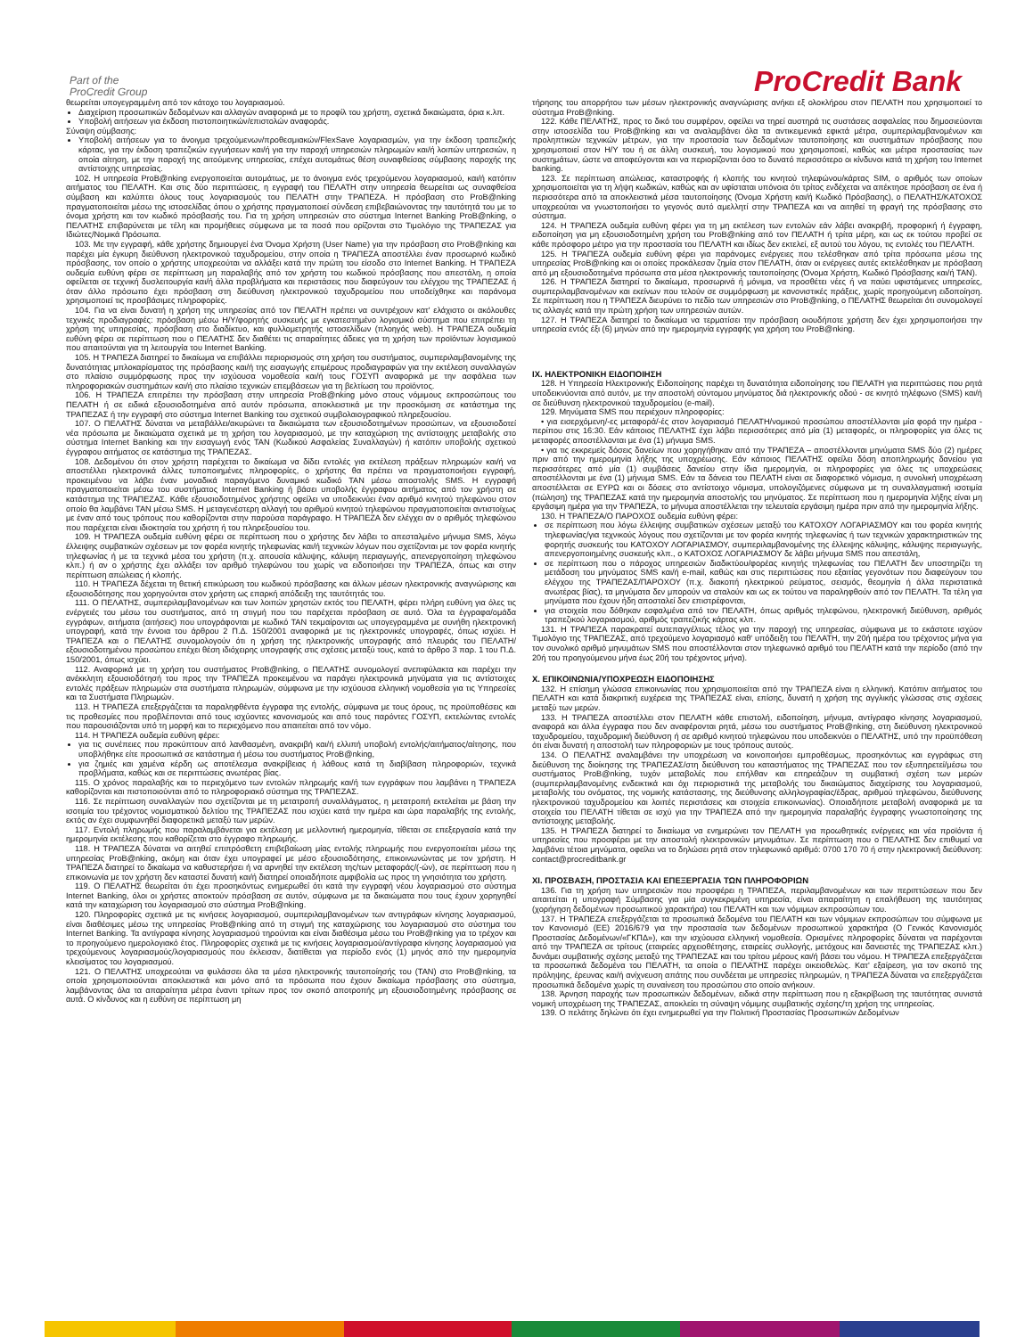Part of the
ProCredit Group
ProCredit Bank
θεωρείται υπογεγραμμένη από τον κάτοχο του λογαριασμού.
Διαχείριση προσωπικών δεδομένων και αλλαγών αναφορικά με το προφίλ του χρήστη, σχετικά δικαιώματα, όρια κ.λπ.
Υποβολή αιτήσεων για έκδοση πιστοποιητικών/επιστολών αναφοράς.
Σύναψη σύμβασης:
Υποβολή αιτήσεων για το άνοιγμα τρεχούμενων/προθεσμιακών/FlexSave λογαριασμών, για την έκδοση τραπεζικής κάρτας, για την έκδοση τραπεζικών εγγυήσεων και/ή για την παροχή υπηρεσιών πληρωμών και/ή λοιπών υπηρεσιών, η οποία αίτηση, με την παροχή της αιτούμενης υπηρεσίας, επέχει αυτομάτως θέση συναφθείσας σύμβασης παροχής της αντίστοιχης υπηρεσίας.
102. Η υπηρεσία ProB@nking ενεργοποιείται αυτομάτως, με το άνοιγμα ενός τρεχούμενου λογαριασμού, και/ή κατόπιν αιτήματος του ΠΕΛΑΤΗ. Και στις δύο περιπτώσεις, η εγγραφή του ΠΕΛΑΤΗ στην υπηρεσία θεωρείται ως συναφθείσα σύμβαση και καλύπτει όλους τους λογαριασμούς του ΠΕΛΑΤΗ στην ΤΡΑΠΕΖΑ. Η πρόσβαση στο ProB@nking πραγματοποιείται μέσω της ιστοσελίδας όπου ο χρήστης πραγματοποιεί σύνδεση επιβεβαιώνοντας την ταυτότητά του με το όνομα χρήστη και τον κωδικό πρόσβασής του. Για τη χρήση υπηρεσιών στο σύστημα Internet Banking ProB@nking, ο ΠΕΛΑΤΗΣ επιβαρύνεται με τέλη και προμήθειες σύμφωνα με τα ποσά που ορίζονται στο Τιμολόγιο της ΤΡΑΠΕΖΑΣ για Ιδιώτες/Νομικά Πρόσωπα.
103. Με την εγγραφή, κάθε χρήστης δημιουργεί ένα Όνομα Χρήστη (User Name) για την πρόσβαση στο ProB@nking και παρέχει μία έγκυρη διεύθυνση ηλεκτρονικού ταχυδρομείου, στην οποία η ΤΡΑΠΕΖΑ αποστέλλει έναν προσωρινό κωδικό πρόσβασης, τον οποίο ο χρήστης υποχρεούται να αλλάξει κατά την πρώτη του είσοδο στο Internet Banking. Η ΤΡΑΠΕΖΑ ουδεμία ευθύνη φέρει σε περίπτωση μη παραλαβής από τον χρήστη του κωδικού πρόσβασης που απεστάλη, η οποία οφείλεται σε τεχνική δυσλειτουργία και/ή άλλα προβλήματα και περιστάσεις που διαφεύγουν του ελέγχου της ΤΡΑΠΕΖΑΣ ή όταν άλλο πρόσωπο έχει πρόσβαση στη διεύθυνση ηλεκτρονικού ταχυδρομείου που υποδείχθηκε και παράνομα χρησιμοποιεί τις προσβάσιμες πληροφορίες.
104. Για να είναι δυνατή η χρήση της υπηρεσίας από τον ΠΕΛΑΤΗ πρέπει να συντρέχουν κατ' ελάχιστο οι ακόλουθες τεχνικές προδιαγραφές: πρόσβαση μέσω Η/Υ/φορητής συσκευής με εγκατεστημένο λογισμικό σύστημα που επιτρέπει τη χρήση της υπηρεσίας, πρόσβαση στο διαδίκτυο, και φυλλομετρητής ιστοσελίδων (πλοηγός web). Η ΤΡΑΠΕΖΑ ουδεμία ευθύνη φέρει σε περίπτωση που ο ΠΕΛΑΤΗΣ δεν διαθέτει τις απαραίτητες άδειες για τη χρήση των προϊόντων λογισμικού που απαιτούνται για τη λειτουργία του Internet Banking.
105. Η ΤΡΑΠΕΖΑ διατηρεί το δικαίωμα να επιβάλλει περιορισμούς στη χρήση του συστήματος, συμπεριλαμβανομένης της δυνατότητας μπλοκαρίσματος της πρόσβασης και/ή της εισαγωγής επιμέρους προδιαγραφών για την εκτέλεση συναλλαγών στο πλαίσιο συμμόρφωσης προς την ισχύουσα νομοθεσία και/ή τους ΓΟΣΥΠ αναφορικά με την ασφάλεια των πληροφοριακών συστημάτων και/ή στο πλαίσιο τεχνικών επεμβάσεων για τη βελτίωση του προϊόντος.
106. Η ΤΡΑΠΕΖΑ επιτρέπει την πρόσβαση στην υπηρεσία ProB@nking μόνο στους νόμιμους εκπροσώπους του ΠΕΛΑΤΗ ή σε ειδικά εξουσιοδοτημένα από αυτόν πρόσωπα, αποκλειστικά με την προσκόμιση σε κατάστημα της ΤΡΑΠΕΖΑΣ ή την εγγραφή στο σύστημα Internet Banking του σχετικού συμβολαιογραφικού πληρεξουσίου.
107. Ο ΠΕΛΑΤΗΣ δύναται να μεταβάλλει/ακυρώνει τα δικαιώματα των εξουσιοδοτημένων προσώπων, να εξουσιοδοτεί νέα πρόσωπα με δικαιώματα σχετικά με τη χρήση του λογαριασμού, με την καταχώριση της αντίστοιχης μεταβολής στο σύστημα Internet Banking και την εισαγωγή ενός TAN (Κωδικού Ασφαλείας Συναλλαγών) ή κατόπιν υποβολής σχετικού έγγραφου αιτήματος σε κατάστημα της ΤΡΑΠΕΖΑΣ.
108. Δεδομένου ότι στον χρήστη παρέχεται το δικαίωμα να δίδει εντολές για εκτέλεση πράξεων πληρωμών και/ή να αποστέλλει ηλεκτρονικά άλλες τυποποιημένες πληροφορίες, ο χρήστης θα πρέπει να πραγματοποιήσει εγγραφή, προκειμένου να λάβει έναν μοναδικά παραγόμενο δυναμικό κωδικό TAN μέσω αποστολής SMS. Η εγγραφή πραγματοποιείται μέσω του συστήματος Internet Banking ή βάσει υποβολής έγγραφου αιτήματος από τον χρήστη σε κατάστημα της ΤΡΑΠΕΖΑΣ. Κάθε εξουσιοδοτημένος χρήστης οφείλει να υποδεικνύει έναν αριθμό κινητού τηλεφώνου στον οποίο θα λαμβάνει TAN μέσω SMS. Η μεταγενέστερη αλλαγή του αριθμού κινητού τηλεφώνου πραγματοποιείται αντιστοίχως με έναν από τους τρόπους που καθορίζονται στην παρούσα παράγραφο. Η ΤΡΑΠΕΖΑ δεν ελέγχει αν ο αριθμός τηλεφώνου που παρέχεται είναι ιδιοκτησία του χρήστη ή του πληρεξουσίου του.
109. Η ΤΡΑΠΕΖΑ ουδεμία ευθύνη φέρει σε περίπτωση που ο χρήστης δεν λάβει το απεσταλμένο μήνυμα SMS, λόγω έλλειψης συμβατικών σχέσεων με τον φορέα κινητής τηλεφωνίας και/ή τεχνικών λόγων που σχετίζονται με τον φορέα κινητής τηλεφωνίας ή με τα τεχνικά μέσα του χρήστη (π.χ. απουσία κάλυψης, κάλυψη περιαγωγής, απενεργοποίηση τηλεφώνου κλπ.) ή αν ο χρήστης έχει αλλάξει τον αριθμό τηλεφώνου του χωρίς να ειδοποιήσει την ΤΡΑΠΕΖΑ, όπως και στην περίπτωση απώλειας ή κλοπής.
110. Η ΤΡΑΠΕΖΑ δέχεται τη θετική επικύρωση του κωδικού πρόσβασης και άλλων μέσων ηλεκτρονικής αναγνώρισης και εξουσιοδότησης που χορηγούνται στον χρήστη ως επαρκή απόδειξη της ταυτότητάς του.
111. Ο ΠΕΛΑΤΗΣ, συμπεριλαμβανομένων και των λοιπών χρηστών εκτός του ΠΕΛΑΤΗ, φέρει πλήρη ευθύνη για όλες τις ενέργειές του μέσω του συστήματος, από τη στιγμή που του παρέχεται πρόσβαση σε αυτό. Όλα τα έγγραφα/ομάδα εγγράφων, αιτήματα (αιτήσεις) που υπογράφονται με κωδικό TAN τεκμαίρονται ως υπογεγραμμένα με συνήθη ηλεκτρονική υπογραφή, κατά την έννοια του άρθρου 2 Π.Δ. 150/2001 αναφορικά με τις ηλεκτρονικές υπογραφές, όπως ισχύει. Η ΤΡΑΠΕΖΑ και ο ΠΕΛΑΤΗΣ συνομολογούν ότι η χρήση της ηλεκτρονικής υπογραφής από πλευράς του ΠΕΛΑΤΗ/εξουσιοδοτημένου προσώπου επέχει θέση ιδιόχειρης υπογραφής στις σχέσεις μεταξύ τους, κατά το άρθρο 3 παρ. 1 του Π.Δ. 150/2001, όπως ισχύει.
112. Αναφορικά με τη χρήση του συστήματος ProB@nking, ο ΠΕΛΑΤΗΣ συνομολογεί ανεπιφύλακτα και παρέχει την ανέκκλητη εξουσιοδότησή του προς την ΤΡΑΠΕΖΑ προκειμένου να παράγει ηλεκτρονικά μηνύματα για τις αντίστοιχες εντολές πράξεων πληρωμών στα συστήματα πληρωμών, σύμφωνα με την ισχύουσα ελληνική νομοθεσία για τις Υπηρεσίες και τα Συστήματα Πληρωμών.
113. Η ΤΡΑΠΕΖΑ επεξεργάζεται τα παραληφθέντα έγγραφα της εντολής, σύμφωνα με τους όρους, τις προϋποθέσεις και τις προθεσμίες που προβλέπονται από τους ισχύοντες κανονισμούς και από τους παρόντες ΓΟΣΥΠ, εκτελώντας εντολές που παρουσιάζονται υπό τη μορφή και το περιεχόμενο που απαιτείται από τον νόμο.
114. Η ΤΡΑΠΕΖΑ ουδεμία ευθύνη φέρει:
για τις συνέπειες που προκύπτουν από λανθασμένη, ανακριβή και/ή ελλιπή υποβολή εντολής/αιτήματος/αίτησης, που υποβλήθηκε είτε προσωπικά σε κατάστημα ή μέσω του συστήματος ProB@nking,
για ζημιές και χαμένα κέρδη ως αποτέλεσμα ανακρίβειας ή λάθους κατά τη διαβίβαση πληροφοριών, τεχνικά προβλήματα, καθώς και σε περιπτώσεις ανωτέρας βίας.
115. Ο χρόνος παραλαβής και το περιεχόμενο των εντολών πληρωμής και/ή των εγγράφων που λαμβάνει η ΤΡΑΠΕΖΑ καθορίζονται και πιστοποιούνται από το πληροφοριακό σύστημα της ΤΡΑΠΕΖΑΣ.
116. Σε περίπτωση συναλλαγών που σχετίζονται με τη μετατροπή συναλλάγματος, η μετατροπή εκτελείται με βάση την ισοτιμία του τρέχοντος νομισματικού δελτίου της ΤΡΑΠΕΖΑΣ που ισχύει κατά την ημέρα και ώρα παραλαβής της εντολής, εκτός αν έχει συμφωνηθεί διαφορετικά μεταξύ των μερών.
117. Εντολή πληρωμής που παραλαμβάνεται για εκτέλεση με μελλοντική ημερομηνία, τίθεται σε επεξεργασία κατά την ημερομηνία εκτέλεσης που καθορίζεται στο έγγραφο πληρωμής.
118. Η ΤΡΑΠΕΖΑ δύναται να αιτηθεί επιπρόσθετη επιβεβαίωση μίας εντολής πληρωμής που ενεργοποιείται μέσω της υπηρεσίας ProB@nking, ακόμη και όταν έχει υπογραφεί με μέσο εξουσιοδότησης, επικοινωνώντας με τον χρήστη. Η ΤΡΑΠΕΖΑ διατηρεί το δικαίωμα να καθυστερήσει ή να αρνηθεί την εκτέλεση της/των μεταφοράς/(-ών), σε περίπτωση που η επικοινωνία με τον χρήστη δεν καταστεί δυνατή και/ή διατηρεί οποιαδήποτε αμφιβολία ως προς τη γνησιότητα του χρήστη.
119. Ο ΠΕΛΑΤΗΣ θεωρείται ότι έχει προσηκόντως ενημερωθεί ότι κατά την εγγραφή νέου λογαριασμού στο σύστημα Internet Banking, όλοι οι χρήστες αποκτούν πρόσβαση σε αυτόν, σύμφωνα με τα δικαιώματα που τους έχουν χορηγηθεί κατά την καταχώριση του λογαριασμού στο σύστημα ProB@nking.
120. Πληροφορίες σχετικά με τις κινήσεις λογαριασμού, συμπεριλαμβανομένων των αντιγράφων κίνησης λογαριασμού, είναι διαθέσιμες μέσω της υπηρεσίας ProB@nking από τη στιγμή της καταχώρισης του λογαριασμού στο σύστημα του Internet Banking. Τα αντίγραφα κίνησης λογαριασμού τηρούνται και είναι διαθέσιμα μέσω του ProB@nking για το τρέχον και το προηγούμενο ημερολογιακό έτος. Πληροφορίες σχετικά με τις κινήσεις λογαριασμού/αντίγραφα κίνησης λογαριασμού για τρεχούμενους λογαριασμούς/λογαριασμούς που έκλεισαν, διατίθεται για περίοδο ενός (1) μηνός από την ημερομηνία κλεισίματος του λογαριασμού.
121. Ο ΠΕΛΑΤΗΣ υποχρεούται να φυλάσσει όλα τα μέσα ηλεκτρονικής ταυτοποίησής του (TAN) στο ProB@nking, τα οποία χρησιμοποιούνται αποκλειστικά και μόνο από τα πρόσωπα που έχουν δικαίωμα πρόσβασης στο σύστημα, λαμβάνοντας όλα τα απαραίτητα μέτρα έναντι τρίτων προς τον σκοπό αποτροπής μη εξουσιοδοτημένης πρόσβασης σε αυτά. Ο κίνδυνος και η ευθύνη σε περίπτωση μη
τήρησης του απορρήτου των μέσων ηλεκτρονικής αναγνώρισης ανήκει εξ ολοκλήρου στον ΠΕΛΑΤΗ που χρησιμοποιεί το σύστημα ProB@nking.
122. Κάθε ΠΕΛΑΤΗΣ, προς το δικό του συμφέρον, οφείλει να τηρεί αυστηρά τις συστάσεις ασφαλείας που δημοσιεύονται στην ιστοσελίδα του ProB@nking και να αναλαμβάνει όλα τα αντικειμενικά εφικτά μέτρα, συμπεριλαμβανομένων και προληπτικών τεχνικών μέτρων, για την προστασία των δεδομένων ταυτοποίησης και συστημάτων πρόσβασης που χρησιμοποιεί στον Η/Υ του ή σε άλλη συσκευή, του λογισμικού που χρησιμοποιεί, καθώς και μέτρα προστασίας των συστημάτων, ώστε να αποφεύγονται και να περιορίζονται όσο το δυνατό περισσότερο οι κίνδυνοι κατά τη χρήση του Internet banking.
123. Σε περίπτωση απώλειας, καταστροφής ή κλοπής του κινητού τηλεφώνου/κάρτας SIM, ο αριθμός των οποίων χρησιμοποιείται για τη λήψη κωδικών, καθώς και αν υφίσταται υπόνοια ότι τρίτος ενδέχεται να απέκτησε πρόσβαση σε ένα ή περισσότερα από τα αποκλειστικά μέσα ταυτοποίησης (Όνομα Χρήστη και/ή Κωδικό Πρόσβασης), ο ΠΕΛΑΤΗΣ/ΚΑΤΟΧΟΣ υποχρεούται να γνωστοποιήσει το γεγονός αυτό αμελλητί στην ΤΡΑΠΕΖΑ και να αιτηθεί τη φραγή της πρόσβασης στο σύστημα.
124. Η ΤΡΑΠΕΖΑ ουδεμία ευθύνη φέρει για τη μη εκτέλεση των εντολών εάν λάβει ανακριβή, προφορική ή έγγραφη, ειδοποίηση για μη εξουσιοδοτημένη χρήση του ProB@nking από τον ΠΕΛΑΤΗ ή τρίτα μέρη, και ως εκ τούτου προβεί σε κάθε πρόσφορο μέτρο για την προστασία του ΠΕΛΑΤΗ και ιδίως δεν εκτελεί, εξ αυτού του λόγου, τις εντολές του ΠΕΛΑΤΗ.
125. Η ΤΡΑΠΕΖΑ ουδεμία ευθύνη φέρει για παράνομες ενέργειες που τελέσθηκαν από τρίτα πρόσωπα μέσω της υπηρεσίας ProB@nking και οι οποίες προκάλεσαν ζημία στον ΠΕΛΑΤΗ, όταν οι ενέργειες αυτές εκτελέσθηκαν με πρόσβαση από μη εξουσιοδοτημένα πρόσωπα στα μέσα ηλεκτρονικής ταυτοποίησης (Όνομα Χρήστη, Κωδικό Πρόσβασης και/ή TAN).
126. Η ΤΡΑΠΕΖΑ διατηρεί το δικαίωμα, προσωρινά ή μόνιμα, να προσθέτει νέες ή να παύει υφιστάμενες υπηρεσίες, συμπεριλαμβανομένων και εκείνων που τελούν σε συμμόρφωση με κανονιστικές πράξεις, χωρίς προηγούμενη ειδοποίηση. Σε περίπτωση που η ΤΡΑΠΕΖΑ διευρύνει το πεδίο των υπηρεσιών στο ProB@nking, ο ΠΕΛΑΤΗΣ θεωρείται ότι συνομολογεί τις αλλαγές κατά την πρώτη χρήση των υπηρεσιών αυτών.
127. Η ΤΡΑΠΕΖΑ διατηρεί το δικαίωμα να τερματίσει την πρόσβαση οιουδήποτε χρήστη δεν έχει χρησιμοποιήσει την υπηρεσία εντός έξι (6) μηνών από την ημερομηνία εγγραφής για χρήση του ProB@nking.
IX. ΗΛΕΚΤΡΟΝΙΚΗ ΕΙΔΟΠΟΙΗΣΗ
128. Η Υπηρεσία Ηλεκτρονικής Ειδοποίησης παρέχει τη δυνατότητα ειδοποίησης του ΠΕΛΑΤΗ για περιπτώσεις που ρητά υποδεικνύονται από αυτόν, με την αποστολή σύντομου μηνύματος διά ηλεκτρονικής οδού - σε κινητό τηλέφωνο (SMS) και/ή σε διεύθυνση ηλεκτρονικού ταχυδρομείου (e-mail).
129. Μηνύματα SMS που περιέχουν πληροφορίες:
• για εισερχόμενη/-ες μεταφορά/-ές στον λογαριασμό ΠΕΛΑΤΗ/νομικού προσώπου αποστέλλονται μία φορά την ημέρα - περίπου στις 16:30. Εάν κάποιος ΠΕΛΑΤΗΣ έχει λάβει περισσότερες από μία (1) μεταφορές, οι πληροφορίες για όλες τις μεταφορές αποστέλλονται με ένα (1) μήνυμα SMS.
• για τις εκκρεμείς δόσεις δανείων που χορηγήθηκαν από την ΤΡΑΠΕΖΑ – αποστέλλονται μηνύματα SMS δύο (2) ημέρες πριν από την ημερομηνία λήξης της υποχρέωσης. Εάν κάποιος ΠΕΛΑΤΗΣ οφείλει δόση αποπληρωμής δανείου για περισσότερες από μία (1) συμβάσεις δανείου στην ίδια ημερομηνία, οι πληροφορίες για όλες τις υποχρεώσεις αποστέλλονται με ένα (1) μήνυμα SMS. Εάν τα δάνεια του ΠΕΛΑΤΗ είναι σε διαφορετικό νόμισμα, η συνολική υποχρέωση αποστέλλεται σε ΕΥΡΩ και οι δόσεις στο αντίστοιχο νόμισμα, υπολογιζόμενες σύμφωνα με τη συναλλαγματική ισοτιμία (πώληση) της ΤΡΑΠΕΖΑΣ κατά την ημερομηνία αποστολής του μηνύματος. Σε περίπτωση που η ημερομηνία λήξης είναι μη εργάσιμη ημέρα για την ΤΡΑΠΕΖΑ, το μήνυμα αποστέλλεται την τελευταία εργάσιμη ημέρα πριν από την ημερομηνία λήξης.
130. Η ΤΡΑΠΕΖΑ/Ο ΠΑΡΟΧΟΣ ουδεμία ευθύνη φέρει:
σε περίπτωση που λόγω έλλειψης συμβατικών σχέσεων μεταξύ του ΚΑΤΟΧΟΥ ΛΟΓΑΡΙΑΣΜΟΥ και του φορέα κινητής τηλεφωνίας/για τεχνικούς λόγους που σχετίζονται με τον φορέα κινητής τηλεφωνίας ή των τεχνικών χαρακτηριστικών της φορητής συσκευής του ΚΑΤΟΧΟΥ ΛΟΓΑΡΙΑΣΜΟΥ, συμπεριλαμβανομένης της έλλειψης κάλυψης, κάλυψης περιαγωγής, απενεργοποιημένης συσκευής κλπ., ο ΚΑΤΟΧΟΣ ΛΟΓΑΡΙΑΣΜΟΥ δε λάβει μήνυμα SMS που απεστάλη,
σε περίπτωση που ο πάροχος υπηρεσιών διαδικτύου/φορέας κινητής τηλεφωνίας του ΠΕΛΑΤΗ δεν υποστηρίζει τη μετάδοση του μηνύματος SMS και/ή e-mail, καθώς και στις περιπτώσεις που εξαιτίας γεγονότων που διαφεύγουν του ελέγχου της ΤΡΑΠΕΖΑΣ/ΠΑΡΟΧΟΥ (π.χ. διακοπή ηλεκτρικού ρεύματος, σεισμός, θεομηνία ή άλλα περιστατικά ανωτέρας βίας), τα μηνύματα δεν μπορούν να σταλούν και ως εκ τούτου να παραληφθούν από τον ΠΕΛΑΤΗ. Τα τέλη για μηνύματα που έχουν ήδη αποσταλεί δεν επιστρέφονται,
για στοιχεία που δόθηκαν εσφαλμένα από τον ΠΕΛΑΤΗ, όπως αριθμός τηλεφώνου, ηλεκτρονική διεύθυνση, αριθμός τραπεζικού λογαριασμού, αριθμός τραπεζικής κάρτας κλπ.
131. Η ΤΡΑΠΕΖΑ παρακρατεί αυτεπαγγέλτως τέλος για την παροχή της υπηρεσίας, σύμφωνα με το εκάστοτε ισχύον Τιμολόγιο της ΤΡΑΠΕΖΑΣ, από τρεχούμενο λογαριασμό καθ' υπόδειξη του ΠΕΛΑΤΗ, την 20ή ημέρα του τρέχοντος μήνα για τον συνολικό αριθμό μηνυμάτων SMS που αποστέλλονται στον τηλεφωνικό αριθμό του ΠΕΛΑΤΗ κατά την περίοδο (από την 20ή του προηγούμενου μήνα έως 20ή του τρέχοντος μήνα).
X. ΕΠΙΚΟΙΝΩΝΙΑ/ΥΠΟΧΡΕΩΣΗ ΕΙΔΟΠΟΙΗΣΗΣ
132. Η επίσημη γλώσσα επικοινωνίας που χρησιμοποιείται από την ΤΡΑΠΕΖΑ είναι η ελληνική. Κατόπιν αιτήματος του ΠΕΛΑΤΗ και κατά διακριτική ευχέρεια της ΤΡΑΠΕΖΑΣ είναι, επίσης, δυνατή η χρήση της αγγλικής γλώσσας στις σχέσεις μεταξύ των μερών.
133. Η ΤΡΑΠΕΖΑ αποστέλλει στον ΠΕΛΑΤΗ κάθε επιστολή, ειδοποίηση, μήνυμα, αντίγραφο κίνησης λογαριασμού, αναφορά και άλλα έγγραφα που δεν αναφέρονται ρητά, μέσω του συστήματος ProB@nking, στη διεύθυνση ηλεκτρονικού ταχυδρομείου, ταχυδρομική διεύθυνση ή σε αριθμό κινητού τηλεφώνου που υποδεικνύει ο ΠΕΛΑΤΗΣ, υπό την προϋπόθεση ότι είναι δυνατή η αποστολή των πληροφοριών με τους τρόπους αυτούς.
134. Ο ΠΕΛΑΤΗΣ αναλαμβάνει την υποχρέωση να κοινοποιήσει εμπροθέσμως, προσηκόντως και εγγράφως στη διεύθυνση της διοίκησης της ΤΡΑΠΕΖΑΣ/στη διεύθυνση του καταστήματος της ΤΡΑΠΕΖΑΣ που τον εξυπηρετεί/μέσω του συστήματος ProB@nking, τυχόν μεταβολές που επήλθαν και επηρεάζουν τη συμβατική σχέση των μερών (συμπεριλαμβανομένης ενδεικτικά και όχι περιοριστικά της μεταβολής του δικαιώματος διαχείρισης του λογαριασμού, μεταβολής του ονόματος, της νομικής κατάστασης, της διεύθυνσης αλληλογραφίας/έδρας, αριθμού τηλεφώνου, διεύθυνσης ηλεκτρονικού ταχυδρομείου και λοιπές περιστάσεις και στοιχεία επικοινωνίας). Οποιαδήποτε μεταβολή αναφορικά με τα στοιχεία του ΠΕΛΑΤΗ τίθεται σε ισχύ για την ΤΡΑΠΕΖΑ από την ημερομηνία παραλαβής έγγραφης γνωστοποίησης της αντίστοιχης μεταβολής.
135. Η ΤΡΑΠΕΖΑ διατηρεί το δικαίωμα να ενημερώνει τον ΠΕΛΑΤΗ για προωθητικές ενέργειες και νέα προϊόντα ή υπηρεσίες που προσφέρει με την αποστολή ηλεκτρονικών μηνυμάτων. Σε περίπτωση που ο ΠΕΛΑΤΗΣ δεν επιθυμεί να λαμβάνει τέτοια μηνύματα, οφείλει να το δηλώσει ρητά στον τηλεφωνικό αριθμό: 0700 170 70 ή στην ηλεκτρονική διεύθυνση: contact@procreditbank.gr
XI. ΠΡΟΣΒΑΣΗ, ΠΡΟΣΤΑΣΙΑ ΚΑΙ ΕΠΕΞΕΡΓΑΣΙΑ ΤΩΝ ΠΛΗΡΟΦΟΡΙΩΝ
136. Για τη χρήση των υπηρεσιών που προσφέρει η ΤΡΑΠΕΖΑ, περιλαμβανομένων και των περιπτώσεων που δεν απαιτείται η υπογραφή Σύμβασης για μία συγκεκριμένη υπηρεσία, είναι απαραίτητη η επαλήθευση της ταυτότητας (χορήγηση δεδομένων προσωπικού χαρακτήρα) του ΠΕΛΑΤΗ και των νόμιμων εκπροσώπων του.
137. Η ΤΡΑΠΕΖΑ επεξεργάζεται τα προσωπικά δεδομένα του ΠΕΛΑΤΗ και των νόμιμων εκπροσώπων του σύμφωνα με τον Κανονισμό (ΕΕ) 2016/679 για την προστασία των δεδομένων προσωπικού χαρακτήρα (Ο Γενικός Κανονισμός Προστασίας Δεδομένων/«ΓΚΠΔ»), και την ισχύουσα ελληνική νομοθεσία. Ορισμένες πληροφορίες δύναται να παρέχονται από την ΤΡΑΠΕΖΑ σε τρίτους (εταιρείες αρχειοθέτησης, εταιρείες συλλογής, μετόχους και δανειστές της ΤΡΑΠΕΖΑΣ κλπ.) δυνάμει συμβατικής σχέσης μεταξύ της ΤΡΑΠΕΖΑΣ και του τρίτου μέρους και/ή βάσει του νόμου. Η ΤΡΑΠΕΖΑ επεξεργάζεται τα προσωπικά δεδομένα του ΠΕΛΑΤΗ, τα οποία ο ΠΕΛΑΤΗΣ παρέχει οικειοθελώς. Κατ' εξαίρεση, για τον σκοπό της πρόληψης, έρευνας και/ή ανίχνευση απάτης που συνδέεται με υπηρεσίες πληρωμών, η ΤΡΑΠΕΖΑ δύναται να επεξεργάζεται προσωπικά δεδομένα χωρίς τη συναίνεση του προσώπου στο οποίο ανήκουν.
138. Άρνηση παροχής των προσωπικών δεδομένων, ειδικά στην περίπτωση που η εξακρίβωση της ταυτότητας συνιστά νομική υποχρέωση της ΤΡΑΠΕΖΑΣ, αποκλείει τη σύναψη νόμιμης συμβατικής σχέσης/τη χρήση της υπηρεσίας.
139. Ο πελάτης δηλώνει ότι έχει ενημερωθεί για την Πολιτική Προστασίας Προσωπικών Δεδομένων